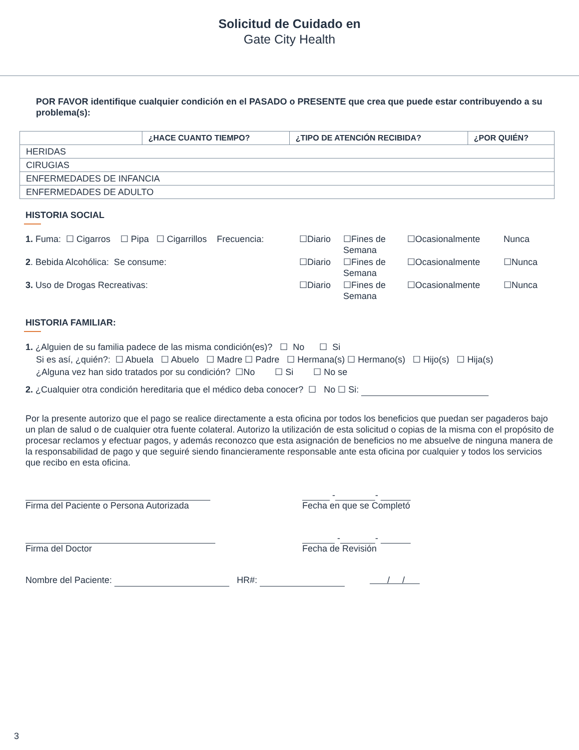Solicitud de Cuidado en
Gate City Health
POR FAVOR identifique cualquier condición en el PASADO o PRESENTE que crea que puede estar contribuyendo a su problema(s):
| | ¿HACE CUANTO TIEMPO? | ¿TIPO DE ATENCIÓN RECIBIDA? | ¿POR QUIÉN? |
| --- | --- | --- | --- |
| HERIDAS | | | |
| CIRUGIAS | | | |
| ENFERMEDADES DE INFANCIA | | | |
| ENFERMEDADES DE ADULTO | | | |
HISTORIA SOCIAL
| 1. Fuma: ☐ Cigarros ☐ Pipa ☐ Cigarrillos Frecuencia: | ☐Diario | ☐Fines de Semana | ☐Ocasionalmente | Nunca |
| 2 . Bebida Alcohólica: Se consume: | ☐Diario | ☐Fines de Semana | ☐Ocasionalmente | ☐Nunca |
| 3. Uso de Drogas Recreativas: | ☐Diario | ☐Fines de Semana | ☐Ocasionalmente | ☐Nunca |
HISTORIA FAMILIAR:
1. ¿Alguien de su familia padece de las misma condición(es)? ☐ No ☐ Si
Si es así, ¿quién?: ☐ Abuela ☐ Abuelo ☐ Madre ☐ Padre ☐ Hermana(s) ☐ Hermano(s) ☐ Hijo(s) ☐ Hija(s)
¿Alguna vez han sido tratados por su condición? ☐No ☐ Si ☐ No se
2. ¿Cualquier otra condición hereditaria que el médico deba conocer? ☐ No ☐ Si:
Por la presente autorizo que el pago se realice directamente a esta oficina por todos los beneficios que puedan ser pagaderos bajo un plan de salud o de cualquier otra fuente colateral. Autorizo la utilización de esta solicitud o copias de la misma con el propósito de procesar reclamos y efectuar pagos, y además reconozco que esta asignación de beneficios no me absuelve de ninguna manera de la responsabilidad de pago y que seguiré siendo financieramente responsable ante esta oficina por cualquier y todos los servicios que recibo en esta oficina.
Firma del Paciente o Persona Autorizada - -
Fecha en que se Completó
Firma del Doctor - -
Fecha de Revisión
Nombre del Paciente: HR#: / /
3